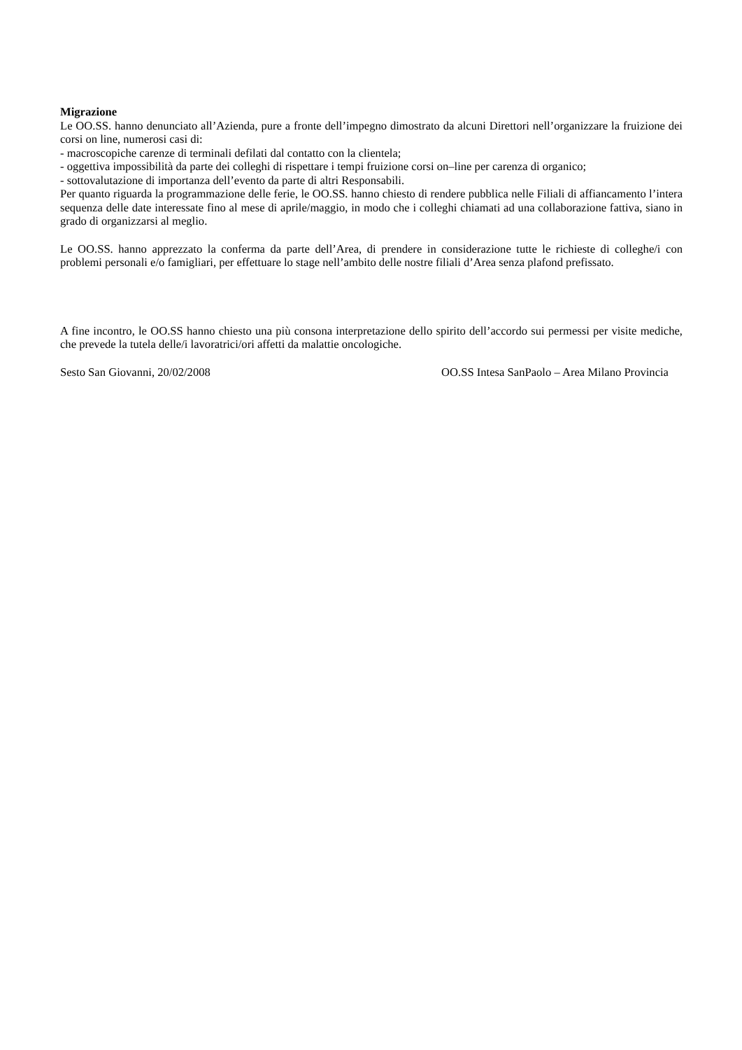Migrazione
Le OO.SS. hanno denunciato all’Azienda, pure a fronte dell’impegno dimostrato da alcuni Direttori nell’organizzare la fruizione dei corsi on line, numerosi casi di:
- macroscopiche carenze di terminali defilati dal contatto con la clientela;
- oggettiva impossibilità da parte dei colleghi di rispettare i tempi fruizione corsi on–line per carenza di organico;
- sottovalutazione di importanza dell’evento da parte di altri Responsabili.
Per quanto riguarda la programmazione delle ferie, le OO.SS. hanno chiesto di rendere pubblica nelle Filiali di affiancamento l’intera sequenza delle date interessate fino al mese di aprile/maggio, in modo che i colleghi chiamati ad una collaborazione fattiva, siano in grado di organizzarsi al meglio.
Le OO.SS. hanno apprezzato la conferma da parte dell’Area, di prendere in considerazione tutte le richieste di colleghe/i con problemi personali e/o famigliari, per effettuare lo stage nell’ambito delle nostre filiali d’Area senza plafond prefissato.
A fine incontro, le OO.SS hanno chiesto una più consona interpretazione dello spirito dell’accordo sui permessi per visite mediche, che prevede la tutela delle/i lavoratrici/ori affetti da malattie oncologiche.
Sesto San Giovanni, 20/02/2008 OO.SS Intesa SanPaolo – Area Milano Provincia